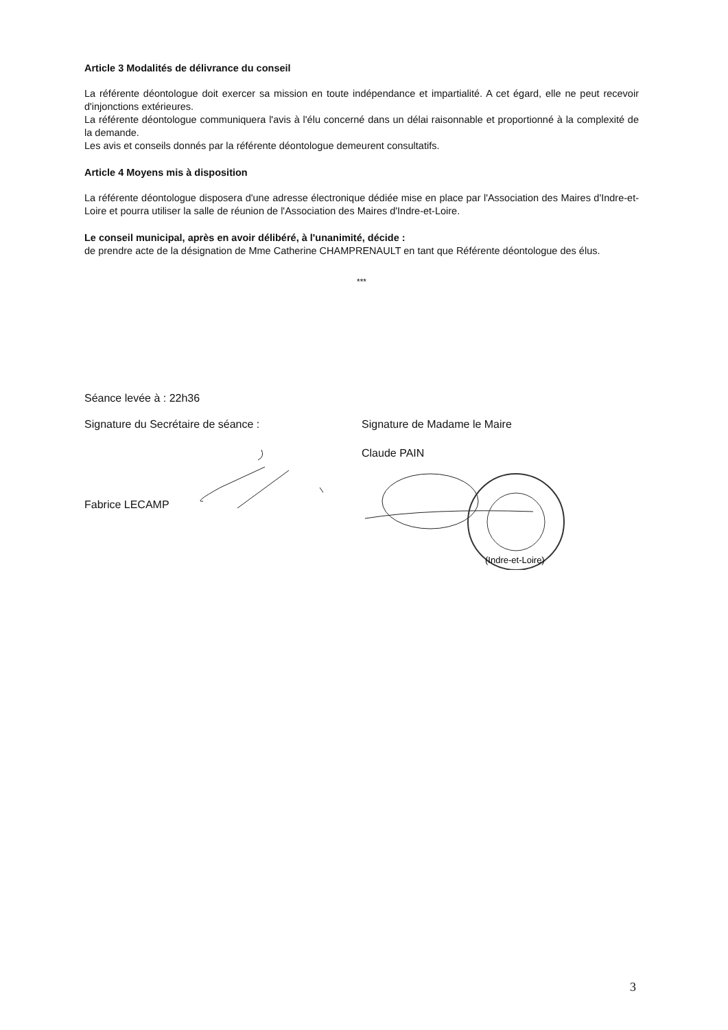Article 3 Modalités de délivrance du conseil
La référente déontologue doit exercer sa mission en toute indépendance et impartialité. A cet égard, elle ne peut recevoir d'injonctions extérieures.
La référente déontologue communiquera l'avis à l'élu concerné dans un délai raisonnable et proportionné à la complexité de la demande.
Les avis et conseils donnés par la référente déontologue demeurent consultatifs.
Article 4 Moyens mis à disposition
La référente déontologue disposera d'une adresse électronique dédiée mise en place par l'Association des Maires d'Indre-et-Loire et pourra utiliser la salle de réunion de l'Association des Maires d'Indre-et-Loire.
Le conseil municipal, après en avoir délibéré, à l'unanimité, décide :
de prendre acte de la désignation de Mme Catherine CHAMPRENAULT en tant que Référente déontologue des élus.
***
Séance levée à : 22h36
Signature du Secrétaire de séance :
Signature de Madame le Maire
Fabrice LECAMP Claude PAIN
(Indre-et-Loire)
3